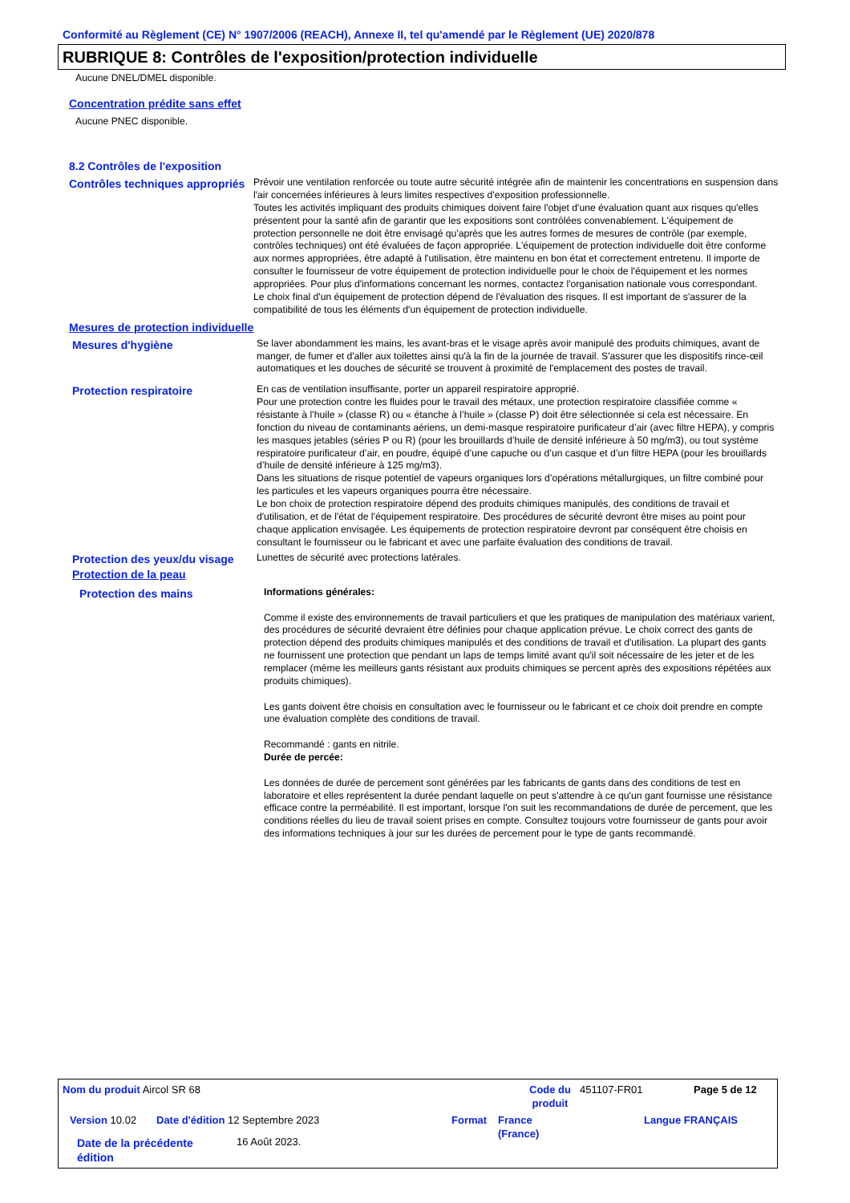Conformité au Règlement (CE) N° 1907/2006 (REACH), Annexe II, tel qu'amendé par le Règlement (UE) 2020/878
RUBRIQUE 8: Contrôles de l'exposition/protection individuelle
Aucune DNEL/DMEL disponible.
Concentration prédite sans effet
Aucune PNEC disponible.
8.2 Contrôles de l'exposition
Contrôles techniques appropriés
Prévoir une ventilation renforcée ou toute autre sécurité intégrée afin de maintenir les concentrations en suspension dans l'air concernées inférieures à leurs limites respectives d'exposition professionnelle.
Toutes les activités impliquant des produits chimiques doivent faire l'objet d'une évaluation quant aux risques qu'elles présentent pour la santé afin de garantir que les expositions sont contrôlées convenablement. L'équipement de protection personnelle ne doit être envisagé qu'après que les autres formes de mesures de contrôle (par exemple, contrôles techniques) ont été évaluées de façon appropriée. L'équipement de protection individuelle doit être conforme aux normes appropriées, être adapté à l'utilisation, être maintenu en bon état et correctement entretenu. Il importe de consulter le fournisseur de votre équipement de protection individuelle pour le choix de l'équipement et les normes appropriées. Pour plus d'informations concernant les normes, contactez l'organisation nationale vous correspondant.
Le choix final d'un équipement de protection dépend de l'évaluation des risques. Il est important de s'assurer de la compatibilité de tous les éléments d'un équipement de protection individuelle.
Mesures de protection individuelle
Mesures d'hygiène Se laver abondamment les mains, les avant-bras et le visage après avoir manipulé des produits chimiques, avant de manger, de fumer et d'aller aux toilettes ainsi qu'à la fin de la journée de travail. S'assurer que les dispositifs rince-œil automatiques et les douches de sécurité se trouvent à proximité de l'emplacement des postes de travail.
Protection respiratoire En cas de ventilation insuffisante, porter un appareil respiratoire approprié.
Pour une protection contre les fluides pour le travail des métaux, une protection respiratoire classifiée comme « résistante à l’huile » (classe R) ou « étanche à l’huile » (classe P) doit être sélectionnée si cela est nécessaire. En fonction du niveau de contaminants aériens, un demi-masque respiratoire purificateur d’air (avec filtre HEPA), y compris les masques jetables (séries P ou R) (pour les brouillards d’huile de densité inférieure à 50 mg/m3), ou tout système respiratoire purificateur d’air, en poudre, équipé d’une capuche ou d’un casque et d’un filtre HEPA (pour les brouillards d’huile de densité inférieure à 125 mg/m3).
Dans les situations de risque potentiel de vapeurs organiques lors d’opérations métallurgiques, un filtre combiné pour les particules et les vapeurs organiques pourra être nécessaire.
Le bon choix de protection respiratoire dépend des produits chimiques manipulés, des conditions de travail et d'utilisation, et de l'état de l'équipement respiratoire. Des procédures de sécurité devront être mises au point pour chaque application envisagée. Les équipements de protection respiratoire devront par conséquent être choisis en consultant le fournisseur ou le fabricant et avec une parfaite évaluation des conditions de travail.
Protection des yeux/du visage
Lunettes de sécurité avec protections latérales.
Protection de la peau
Protection des mains Informations générales:
Comme il existe des environnements de travail particuliers et que les pratiques de manipulation des matériaux varient, des procédures de sécurité devraient être définies pour chaque application prévue. Le choix correct des gants de protection dépend des produits chimiques manipulés et des conditions de travail et d'utilisation. La plupart des gants ne fournissent une protection que pendant un laps de temps limité avant qu'il soit nécessaire de les jeter et de les remplacer (même les meilleurs gants résistant aux produits chimiques se percent après des expositions répétées aux produits chimiques).
Les gants doivent être choisis en consultation avec le fournisseur ou le fabricant et ce choix doit prendre en compte une évaluation complète des conditions de travail.
Recommandé : gants en nitrile.
Durée de percée:
Les données de durée de percement sont générées par les fabricants de gants dans des conditions de test en laboratoire et elles représentent la durée pendant laquelle on peut s'attendre à ce qu'un gant fournisse une résistance efficace contre la perméabilité. Il est important, lorsque l'on suit les recommandations de durée de percement, que les conditions réelles du lieu de travail soient prises en compte. Consultez toujours votre fournisseur de gants pour avoir des informations techniques à jour sur les durées de percement pour le type de gants recommandé.
Nom du produit Aircol SR 68
Code du produit
451107-FR01 Page 5 de 12
Version 10.02
Date d'édition 12 Septembre 2023
Format
France (France)
Langue FRANÇAIS
Date de la précédente édition
16 Août 2023.